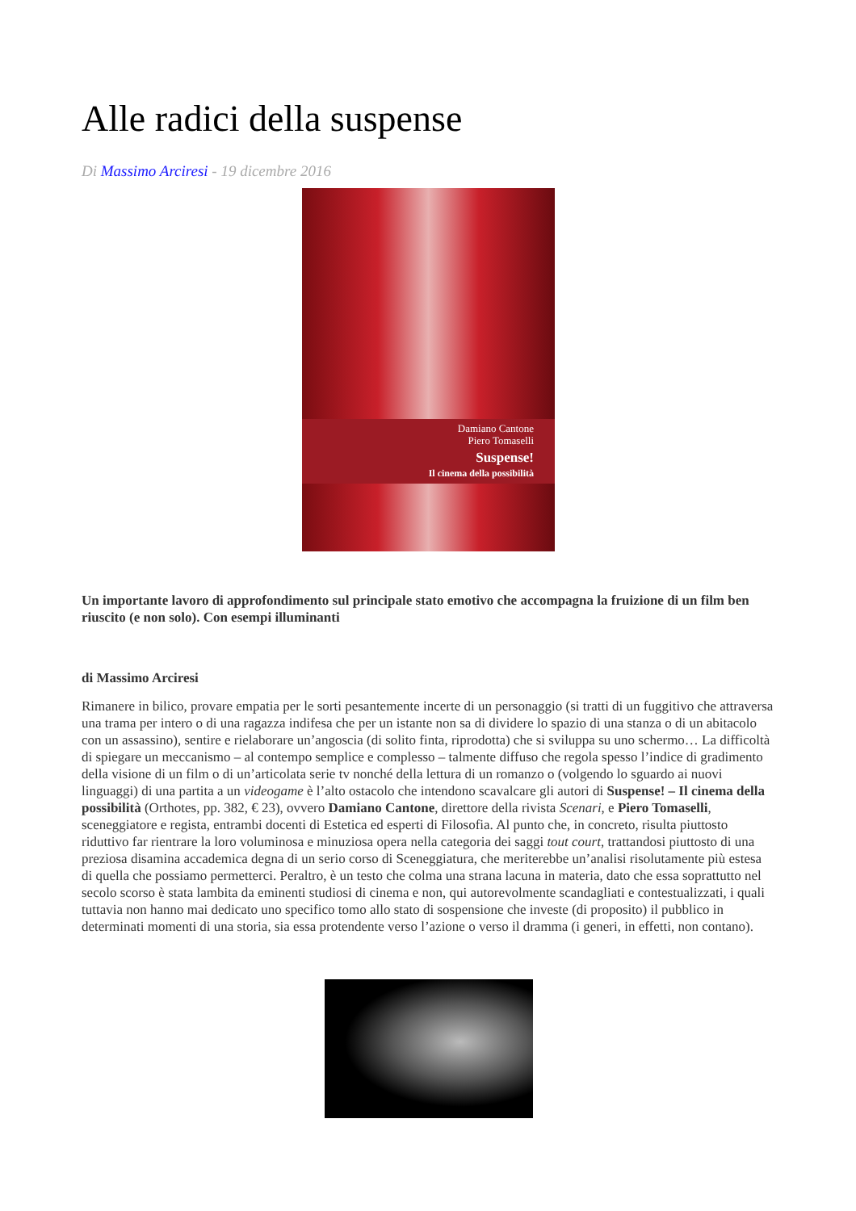Alle radici della suspense
Di Massimo Arciresi - 19 dicembre 2016
Damiano Cantone
Piero Tomaselli
Suspense!
Il cinema della possibilità
Un importante lavoro di approfondimento sul principale stato emotivo che accompagna la fruizione di un film ben riuscito (e non solo). Con esempi illuminanti
di Massimo Arciresi
Rimanere in bilico, provare empatia per le sorti pesantemente incerte di un personaggio (si tratti di un fuggitivo che attraversa una trama per intero o di una ragazza indifesa che per un istante non sa di dividere lo spazio di una stanza o di un abitacolo con un assassino), sentire e rielaborare un’angoscia (di solito finta, riprodotta) che si sviluppa su uno schermo… La difficoltà di spiegare un meccanismo – al contempo semplice e complesso – talmente diffuso che regola spesso l’indice di gradimento della visione di un film o di un’articolata serie tv nonché della lettura di un romanzo o (volgendo lo sguardo ai nuovi linguaggi) di una partita a un videogame è l’alto ostacolo che intendono scavalcare gli autori di Suspense! – Il cinema della possibilità (Orthotes, pp. 382, € 23), ovvero Damiano Cantone, direttore della rivista Scenari, e Piero Tomaselli, sceneggiatore e regista, entrambi docenti di Estetica ed esperti di Filosofia. Al punto che, in concreto, risulta piuttosto riduttivo far rientrare la loro voluminosa e minuziosa opera nella categoria dei saggi tout court, trattandosi piuttosto di una preziosa disamina accademica degna di un serio corso di Sceneggiatura, che meriterebbe un’analisi risolutamente più estesa di quella che possiamo permetterci. Peraltro, è un testo che colma una strana lacuna in materia, dato che essa soprattutto nel secolo scorso è stata lambita da eminenti studiosi di cinema e non, qui autorevolmente scandagliati e contestualizzati, i quali tuttavia non hanno mai dedicato uno specifico tomo allo stato di sospensione che investe (di proposito) il pubblico in determinati momenti di una storia, sia essa protendente verso l’azione o verso il dramma (i generi, in effetti, non contano).